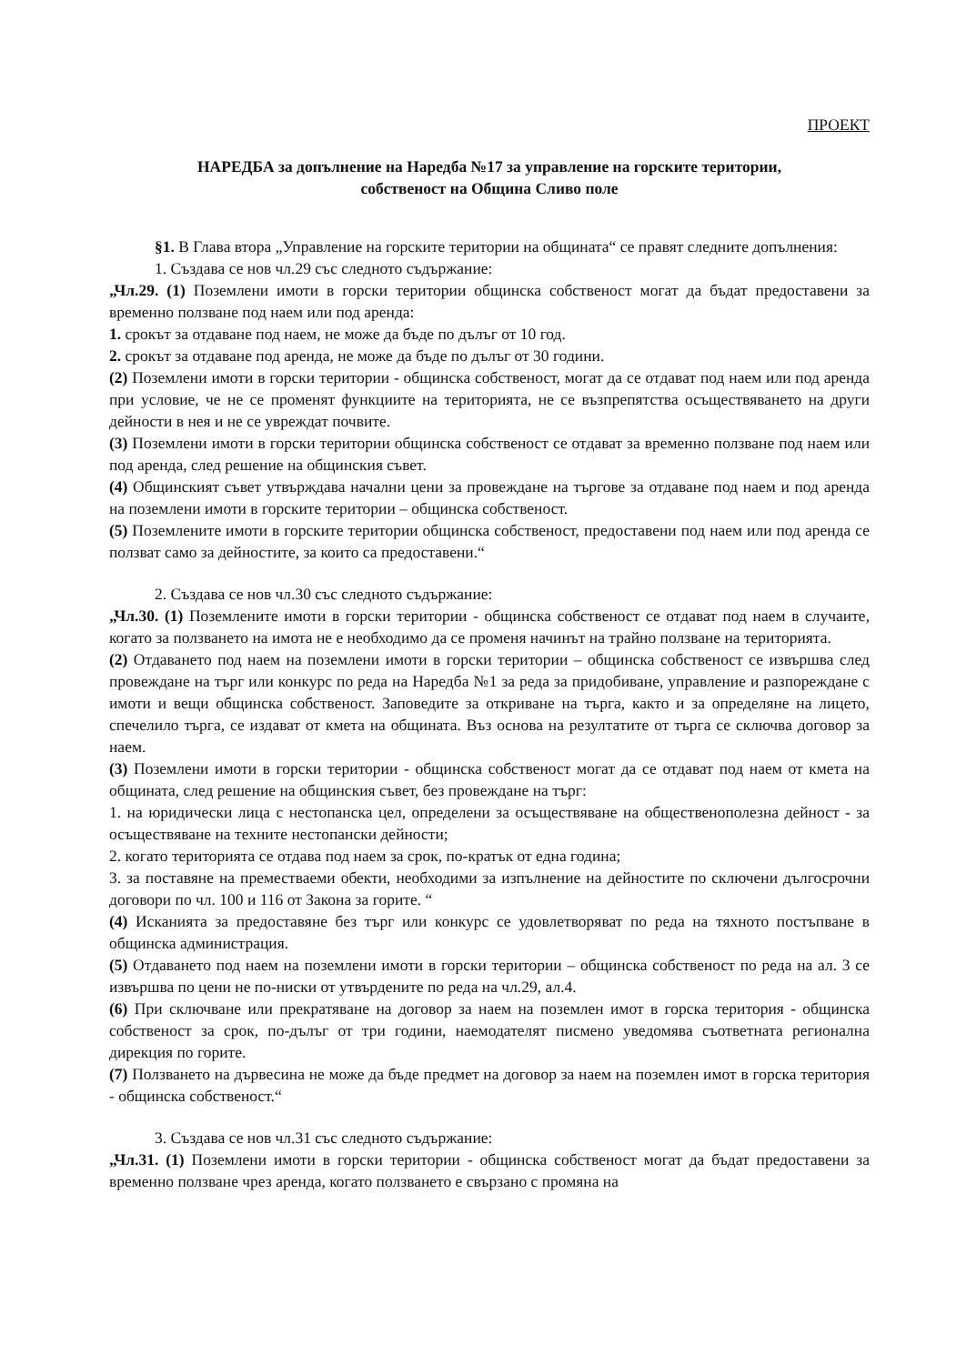ПРОЕКТ
НАРЕДБА за допълнение на Наредба №17 за управление на горските територии,
собственост на Община Сливо поле
§1. В Глава втора „Управление на горските територии на общината“ се правят следните допълнения:
1. Създава се нов чл.29 със следното съдържание:
„Чл.29. (1) Поземлени имоти в горски територии общинска собственост могат да бъдат предоставени за временно ползване под наем или под аренда:
1. срокът за отдаване под наем, не може да бъде по дълъг от 10 год.
2. срокът за отдаване под аренда, не може да бъде по дълъг от 30 години.
(2) Поземлени имоти в горски територии - общинска собственост, могат да се отдават под наем или под аренда при условие, че не се променят функциите на територията, не се възпрепятства осъществяването на други дейности в нея и не се увреждат почвите.
(3) Поземлени имоти в горски територии общинска собственост се отдават за временно ползване под наем или под аренда, след решение на общинския съвет.
(4) Общинският съвет утвърждава начални цени за провеждане на търгове за отдаване под наем и под аренда на поземлени имоти в горските територии – общинска собственост.
(5) Поземлените имоти в горските територии общинска собственост, предоставени под наем или под аренда се ползват само за дейностите, за които са предоставени.“
2. Създава се нов чл.30 със следното съдържание:
„Чл.30. (1) Поземлените имоти в горски територии - общинска собственост се отдават под наем в случаите, когато за ползването на имота не е необходимо да се променя начинът на трайно ползване на територията.
(2) Отдаването под наем на поземлени имоти в горски територии – общинска собственост се извършва след провеждане на търг или конкурс по реда на Наредба №1 за реда за придобиване, управление и разпореждане с имоти и вещи общинска собственост. Заповедите за откриване на търга, както и за определяне на лицето, спечелило търга, се издават от кмета на общината. Въз основа на резултатите от търга се сключва договор за наем.
(3) Поземлени имоти в горски територии - общинска собственост могат да се отдават под наем от кмета на общината, след решение на общинския съвет, без провеждане на търг:
1. на юридически лица с нестопанска цел, определени за осъществяване на общественополезна дейност - за осъществяване на техните нестопански дейности;
2. когато територията се отдава под наем за срок, по-кратък от една година;
3. за поставяне на преместваеми обекти, необходими за изпълнение на дейностите по сключени дългосрочни договори по чл. 100 и 116 от Закона за горите. “
(4) Исканията за предоставяне без търг или конкурс се удовлетворяват по реда на тяхното постъпване в общинска администрация.
(5) Отдаването под наем на поземлени имоти в горски територии – общинска собственост по реда на ал. 3 се извършва по цени не по-ниски от утвърдените по реда на чл.29, ал.4.
(6) При сключване или прекратяване на договор за наем на поземлен имот в горска територия - общинска собственост за срок, по-дълъг от три години, наемодателят писмено уведомява съответната регионална дирекция по горите.
(7) Ползването на дървесина не може да бъде предмет на договор за наем на поземлен имот в горска територия - общинска собственост.“
3. Създава се нов чл.31 със следното съдържание:
„Чл.31. (1) Поземлени имоти в горски територии - общинска собственост могат да бъдат предоставени за временно ползване чрез аренда, когато ползването е свързано с промяна на